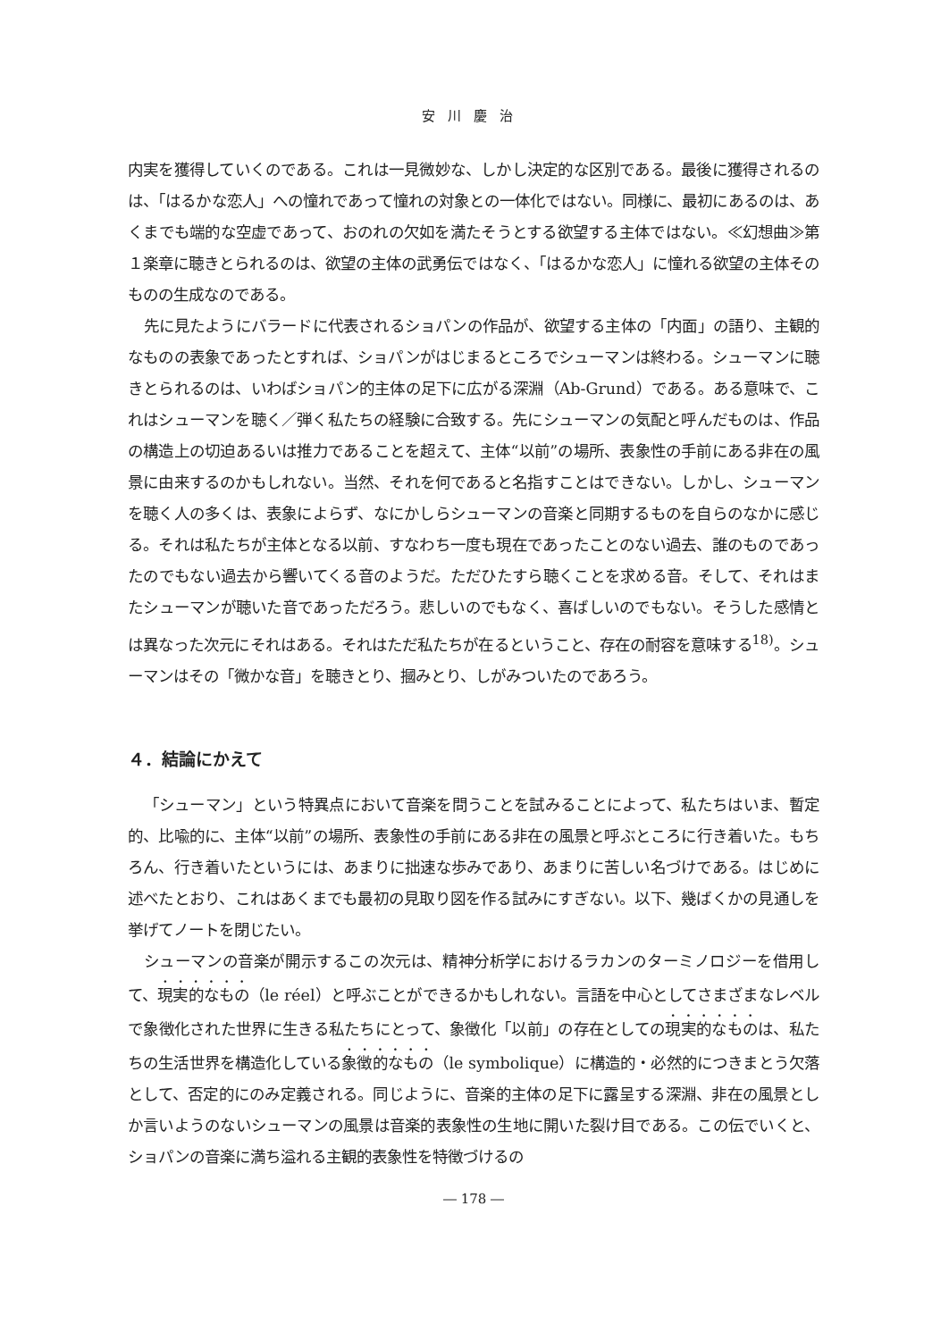安川慶治
内実を獲得していくのである。これは一見微妙な、しかし決定的な区別である。最後に獲得されるのは、「はるかな恋人」への憧れであって憧れの対象との一体化ではない。同様に、最初にあるのは、あくまでも端的な空虚であって、おのれの欠如を満たそうとする欲望する主体ではない。≪幻想曲≫第１楽章に聴きとられるのは、欲望の主体の武勇伝ではなく、「はるかな恋人」に憧れる欲望の主体そのものの生成なのである。
先に見たようにバラードに代表されるショパンの作品が、欲望する主体の「内面」の語り、主観的なものの表象であったとすれば、ショパンがはじまるところでシューマンは終わる。シューマンに聴きとられるのは、いわばショパン的主体の足下に広がる深淵（Ab-Grund）である。ある意味で、これはシューマンを聴く／弾く私たちの経験に合致する。先にシューマンの気配と呼んだものは、作品の構造上の切迫あるいは推力であることを超えて、主体“以前”の場所、表象性の手前にある非在の風景に由来するのかもしれない。当然、それを何であると名指すことはできない。しかし、シューマンを聴く人の多くは、表象によらず、なにかしらシューマンの音楽と同期するものを自らのなかに感じる。それは私たちが主体となる以前、すなわち一度も現在であったことのない過去、誰のものであったのでもない過去から響いてくる音のようだ。ただひたすら聴くことを求める音。そして、それはまたシューマンが聴いた音であっただろう。悲しいのでもなく、喜ばしいのでもない。そうした感情とは異なった次元にそれはある。それはただ私たちが在るということ、存在の耐容を意味する<sup>18)</sup>。シューマンはその「微かな音」を聴きとり、摑みとり、しがみついたのであろう。
４．結論にかえて
「シューマン」という特異点において音楽を問うことを試みることによって、私たちはいま、暫定的、比喩的に、主体“以前”の場所、表象性の手前にある非在の風景と呼ぶところに行き着いた。もちろん、行き着いたというには、あまりに拙速な歩みであり、あまりに苦しい名づけである。はじめに述べたとおり、これはあくまでも最初の見取り図を作る試みにすぎない。以下、幾ばくかの見通しを挙げてノートを閉じたい。
シューマンの音楽が開示するこの次元は、精神分析学におけるラカンのターミノロジーを借用して、現実的なもの（le réel）と呼ぶことができるかもしれない。言語を中心としてさまざまなレベルで象徴化された世界に生きる私たちにとって、象徴化「以前」の存在としての現実的なものは、私たちの生活世界を構造化している象徴的なもの（le symbolique）に構造的・必然的につきまとう欠落として、否定的にのみ定義される。同じように、音楽的主体の足下に露呈する深淵、非在の風景としか言いようのないシューマンの風景は音楽的表象性の生地に開いた裂け目である。この伝でいくと、ショパンの音楽に満ち溢れる主観的表象性を特徴づけるの
― 178 ―